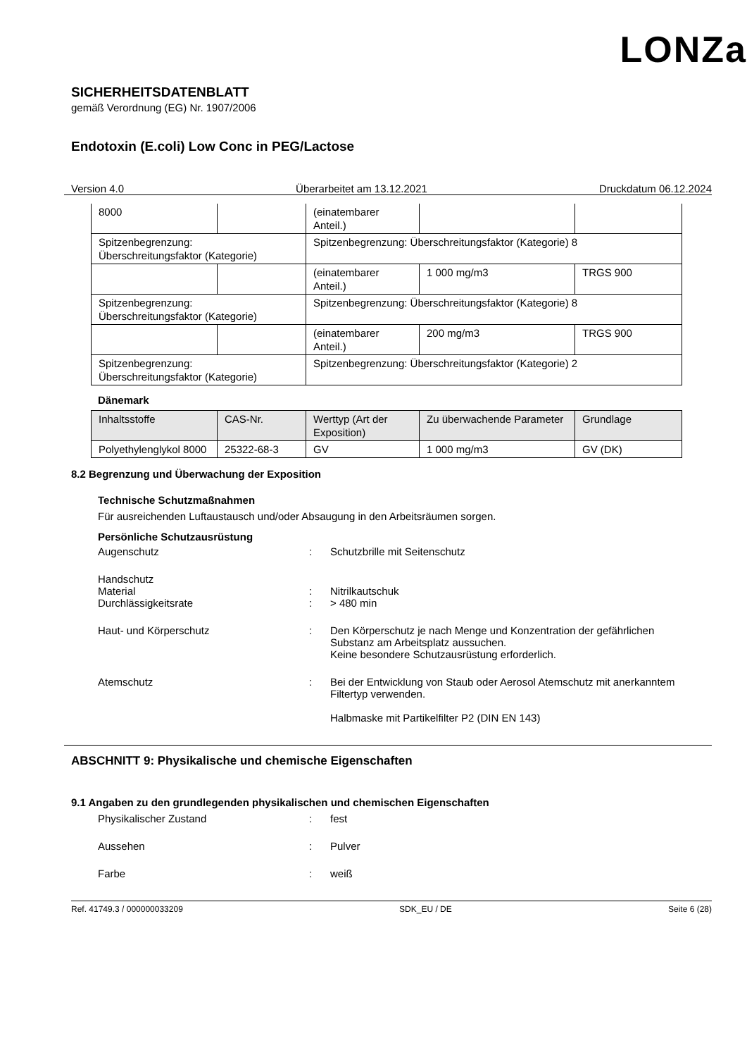LONZa
SICHERHEITSDATENBLATT
gemäß Verordnung (EG) Nr. 1907/2006
Endotoxin (E.coli) Low Conc in PEG/Lactose
Version 4.0 Überarbeitet am 13.12.2021 Druckdatum 06.12.2024
| 8000 | | (einatembarer Anteil.) | | |
| Spitzenbegrenzung: Überschreitungsfaktor (Kategorie) | | Spitzenbegrenzung: Überschreitungsfaktor (Kategorie) 8 | | |
| | | (einatembarer Anteil.) | 1 000 mg/m3 | TRGS 900 |
| Spitzenbegrenzung: Überschreitungsfaktor (Kategorie) | | Spitzenbegrenzung: Überschreitungsfaktor (Kategorie) 8 | | |
| | | (einatembarer Anteil.) | 200 mg/m3 | TRGS 900 |
| Spitzenbegrenzung: Überschreitungsfaktor (Kategorie) | | Spitzenbegrenzung: Überschreitungsfaktor (Kategorie) 2 | | |
Dänemark
| Inhaltsstoffe | CAS-Nr. | Werttyp (Art der Exposition) | Zu überwachende Parameter | Grundlage |
| --- | --- | --- | --- | --- |
| Polyethylenglykol 8000 | 25322-68-3 | GV | 1 000 mg/m3 | GV (DK) |
8.2 Begrenzung und Überwachung der Exposition
Technische Schutzmaßnahmen
Für ausreichenden Luftaustausch und/oder Absaugung in den Arbeitsräumen sorgen.
Persönliche Schutzausrüstung
Augenschutz : Schutzbrille mit Seitenschutz
Handschutz
Material : Nitrilkautschuk
Durchlässigkeitsrate : > 480 min
Haut- und Körperschutz : Den Körperschutz je nach Menge und Konzentration der gefährlichen Substanz am Arbeitsplatz aussuchen.
Keine besondere Schutzausrüstung erforderlich.
Atemschutz : Bei der Entwicklung von Staub oder Aerosol Atemschutz mit anerkanntem Filtertyp verwenden.
Halbmaske mit Partikelfilter P2 (DIN EN 143)
ABSCHNITT 9: Physikalische und chemische Eigenschaften
9.1 Angaben zu den grundlegenden physikalischen und chemischen Eigenschaften
Physikalischer Zustand : fest
Aussehen : Pulver
Farbe : weiß
Ref. 41749.3 / 000000033209 SDK_EU / DE Seite 6 (28)